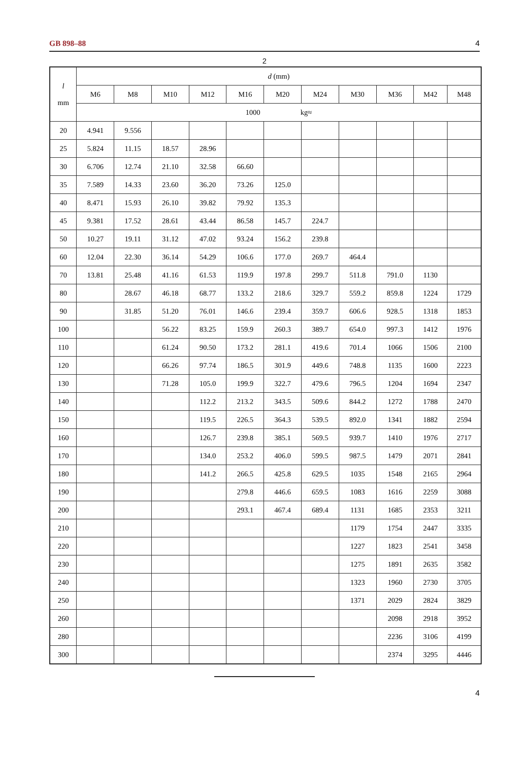GB 898–88 4
2
| l mm | d (mm) | | | | | | | | | | |
| --- | --- | --- | --- | --- | --- | --- | --- | --- | --- | --- | --- |
| | M6 | M8 | M10 | M12 | M16 | M20 | M24 | M30 | M36 | M42 | M48 |
| | 1000 kg≈ | | | | | | | | | | |
| 20 | 4.941 | 9.556 | | | | | | | | | |
| 25 | 5.824 | 11.15 | 18.57 | 28.96 | | | | | | | |
| 30 | 6.706 | 12.74 | 21.10 | 32.58 | 66.60 | | | | | | |
| 35 | 7.589 | 14.33 | 23.60 | 36.20 | 73.26 | 125.0 | | | | | |
| 40 | 8.471 | 15.93 | 26.10 | 39.82 | 79.92 | 135.3 | | | | | |
| 45 | 9.381 | 17.52 | 28.61 | 43.44 | 86.58 | 145.7 | 224.7 | | | | |
| 50 | 10.27 | 19.11 | 31.12 | 47.02 | 93.24 | 156.2 | 239.8 | | | | |
| 60 | 12.04 | 22.30 | 36.14 | 54.29 | 106.6 | 177.0 | 269.7 | 464.4 | | | |
| 70 | 13.81 | 25.48 | 41.16 | 61.53 | 119.9 | 197.8 | 299.7 | 511.8 | 791.0 | 1130 | |
| 80 | | 28.67 | 46.18 | 68.77 | 133.2 | 218.6 | 329.7 | 559.2 | 859.8 | 1224 | 1729 |
| 90 | | 31.85 | 51.20 | 76.01 | 146.6 | 239.4 | 359.7 | 606.6 | 928.5 | 1318 | 1853 |
| 100 | | | 56.22 | 83.25 | 159.9 | 260.3 | 389.7 | 654.0 | 997.3 | 1412 | 1976 |
| 110 | | | 61.24 | 90.50 | 173.2 | 281.1 | 419.6 | 701.4 | 1066 | 1506 | 2100 |
| 120 | | | 66.26 | 97.74 | 186.5 | 301.9 | 449.6 | 748.8 | 1135 | 1600 | 2223 |
| 130 | | | 71.28 | 105.0 | 199.9 | 322.7 | 479.6 | 796.5 | 1204 | 1694 | 2347 |
| 140 | | | | 112.2 | 213.2 | 343.5 | 509.6 | 844.2 | 1272 | 1788 | 2470 |
| 150 | | | | 119.5 | 226.5 | 364.3 | 539.5 | 892.0 | 1341 | 1882 | 2594 |
| 160 | | | | 126.7 | 239.8 | 385.1 | 569.5 | 939.7 | 1410 | 1976 | 2717 |
| 170 | | | | 134.0 | 253.2 | 406.0 | 599.5 | 987.5 | 1479 | 2071 | 2841 |
| 180 | | | | 141.2 | 266.5 | 425.8 | 629.5 | 1035 | 1548 | 2165 | 2964 |
| 190 | | | | | 279.8 | 446.6 | 659.5 | 1083 | 1616 | 2259 | 3088 |
| 200 | | | | | 293.1 | 467.4 | 689.4 | 1131 | 1685 | 2353 | 3211 |
| 210 | | | | | | | | 1179 | 1754 | 2447 | 3335 |
| 220 | | | | | | | | 1227 | 1823 | 2541 | 3458 |
| 230 | | | | | | | | 1275 | 1891 | 2635 | 3582 |
| 240 | | | | | | | | 1323 | 1960 | 2730 | 3705 |
| 250 | | | | | | | | 1371 | 2029 | 2824 | 3829 |
| 260 | | | | | | | | | 2098 | 2918 | 3952 |
| 280 | | | | | | | | | 2236 | 3106 | 4199 |
| 300 | | | | | | | | | 2374 | 3295 | 4446 |
4